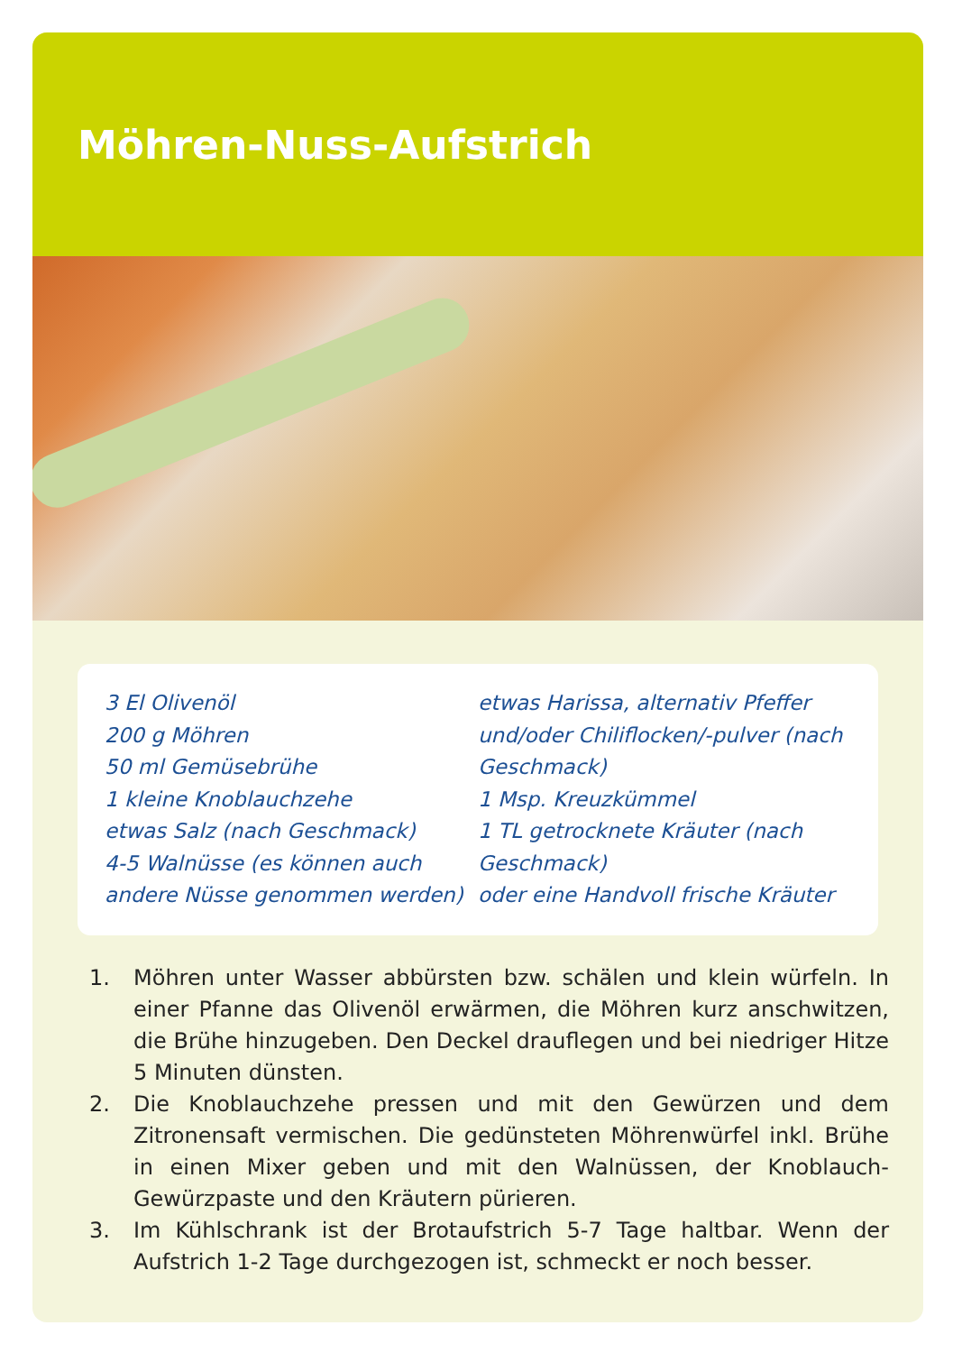Möhren-Nuss-Aufstrich
3 El Olivenöl
200 g Möhren
50 ml Gemüsebrühe
1 kleine Knoblauchzehe
etwas Salz (nach Geschmack)
4-5 Walnüsse (es können auch andere Nüsse genommen werden)
etwas Harissa, alternativ Pfeffer und/oder Chiliflocken/-pulver (nach Geschmack)
1 Msp. Kreuzkümmel
1 TL getrocknete Kräuter (nach Geschmack)
oder eine Handvoll frische Kräuter
1. Möhren unter Wasser abbürsten bzw. schälen und klein würfeln. In einer Pfanne das Olivenöl erwärmen, die Möhren kurz anschwitzen, die Brühe hinzugeben. Den Deckel drauflegen und bei niedriger Hitze 5 Minuten dünsten.
2. Die Knoblauchzehe pressen und mit den Gewürzen und dem Zitronensaft vermischen. Die gedünsteten Möhrenwürfel inkl. Brühe in einen Mixer geben und mit den Walnüssen, der Knoblauch-Gewürzpaste und den Kräutern pürieren.
3. Im Kühlschrank ist der Brotaufstrich 5-7 Tage haltbar. Wenn der Aufstrich 1-2 Tage durchgezogen ist, schmeckt er noch besser.